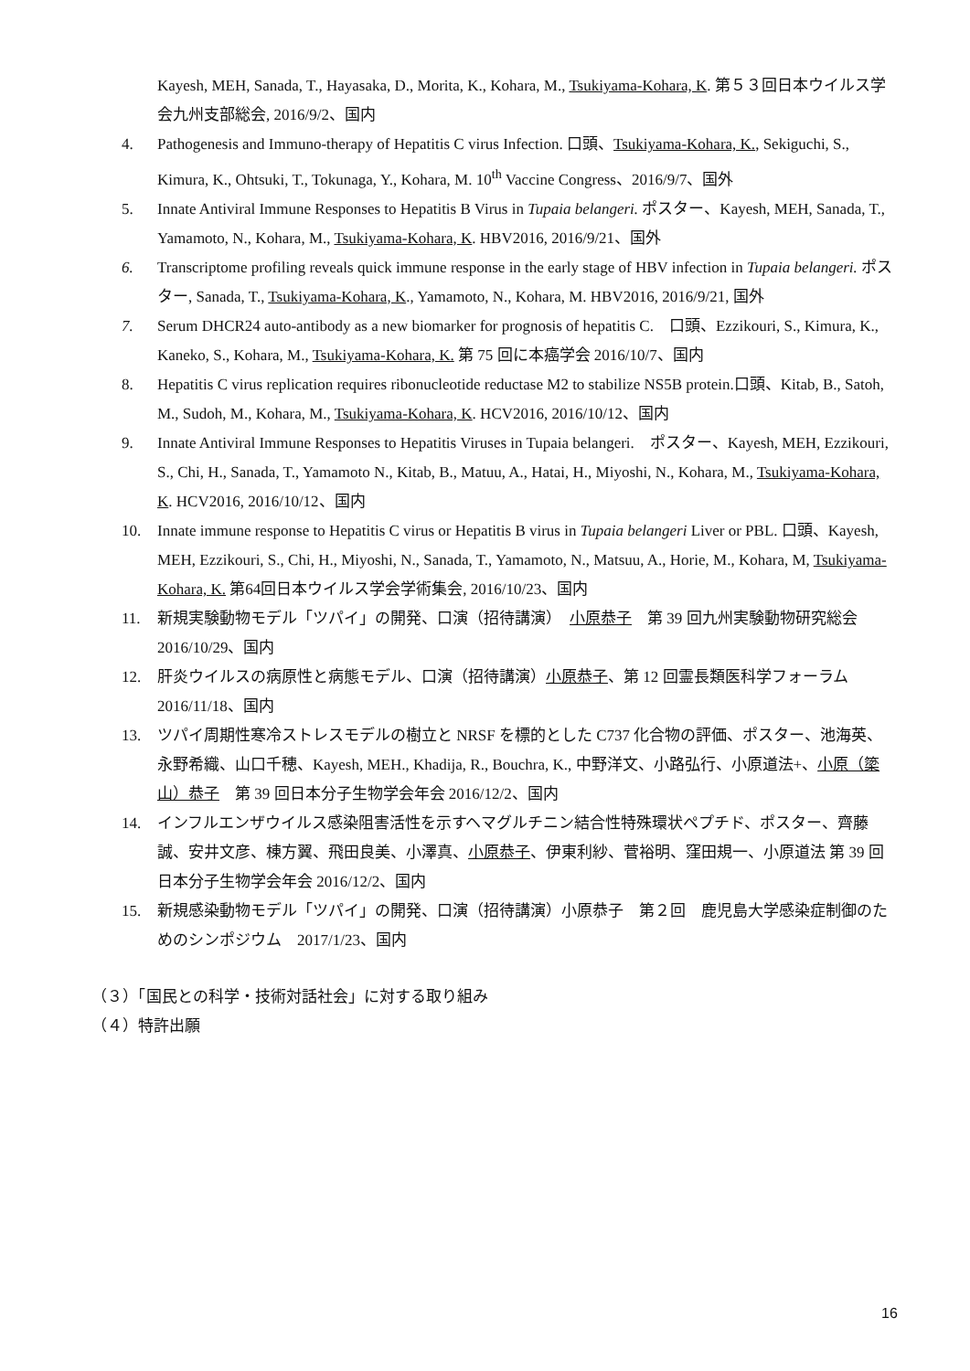Kayesh, MEH, Sanada, T., Hayasaka, D., Morita, K., Kohara, M., Tsukiyama-Kohara, K. 第５３回日本ウイルス学会九州支部総会, 2016/9/2、国内
4. Pathogenesis and Immuno-therapy of Hepatitis C virus Infection. 口頭、Tsukiyama-Kohara, K., Sekiguchi, S., Kimura, K., Ohtsuki, T., Tokunaga, Y., Kohara, M. 10<sup>th</sup> Vaccine Congress、2016/9/7、国外
5. Innate Antiviral Immune Responses to Hepatitis B Virus in Tupaia belangeri. ポスター、Kayesh, MEH, Sanada, T., Yamamoto, N., Kohara, M., Tsukiyama-Kohara, K. HBV2016, 2016/9/21、国外
6. Transcriptome profiling reveals quick immune response in the early stage of HBV infection in Tupaia belangeri. ポスター, Sanada, T., Tsukiyama-Kohara, K., Yamamoto, N., Kohara, M. HBV2016, 2016/9/21, 国外
7. Serum DHCR24 auto-antibody as a new biomarker for prognosis of hepatitis C.　口頭、Ezzikouri, S., Kimura, K., Kaneko, S., Kohara, M., Tsukiyama-Kohara, K. 第 75 回に本癌学会 2016/10/7、国内
8. Hepatitis C virus replication requires ribonucleotide reductase M2 to stabilize NS5B protein.口頭、Kitab, B., Satoh, M., Sudoh, M., Kohara, M., Tsukiyama-Kohara, K. HCV2016, 2016/10/12、国内
9. Innate Antiviral Immune Responses to Hepatitis Viruses in Tupaia belangeri.　ポスター、Kayesh, MEH, Ezzikouri, S., Chi, H., Sanada, T., Yamamoto N., Kitab, B., Matuu, A., Hatai, H., Miyoshi, N., Kohara, M., Tsukiyama-Kohara, K. HCV2016, 2016/10/12、国内
10. Innate immune response to Hepatitis C virus or Hepatitis B virus in Tupaia belangeri Liver or PBL. 口頭、Kayesh, MEH, Ezzikouri, S., Chi, H., Miyoshi, N., Sanada, T., Yamamoto, N., Matsuu, A., Horie, M., Kohara, M, Tsukiyama-Kohara, K. 第64回日本ウイルス学会学術集会, 2016/10/23、国内
11. 新規実験動物モデル「ツパイ」の開発、口演（招待講演）　小原恭子　第 39 回九州実験動物研究総会 2016/10/29、国内
12. 肝炎ウイルスの病原性と病態モデル、口演（招待講演）小原恭子、第 12 回霊長類医科学フォーラム 2016/11/18、国内
13. ツパイ周期性寒冷ストレスモデルの樹立と NRSF を標的とした C737 化合物の評価、ポスター、池海英、永野希織、山口千穂、Kayesh, MEH., Khadija, R., Bouchra, K., 中野洋文、小路弘行、小原道法+、小原（簗山）恭子　第 39 回日本分子生物学会年会 2016/12/2、国内
14. インフルエンザウイルス感染阻害活性を示すヘマグルチニン結合性特殊環状ペプチド、ポスター、齊藤誠、安井文彦、棟方翼、飛田良美、小澤真、小原恭子、伊東利紗、菅裕明、窪田規一、小原道法 第 39 回日本分子生物学会年会 2016/12/2、国内
15. 新規感染動物モデル「ツパイ」の開発、口演（招待講演）小原恭子　第２回　鹿児島大学感染症制御のためのシンポジウム　2017/1/23、国内
（３）「国民との科学・技術対話社会」に対する取り組み
（４）特許出願
16